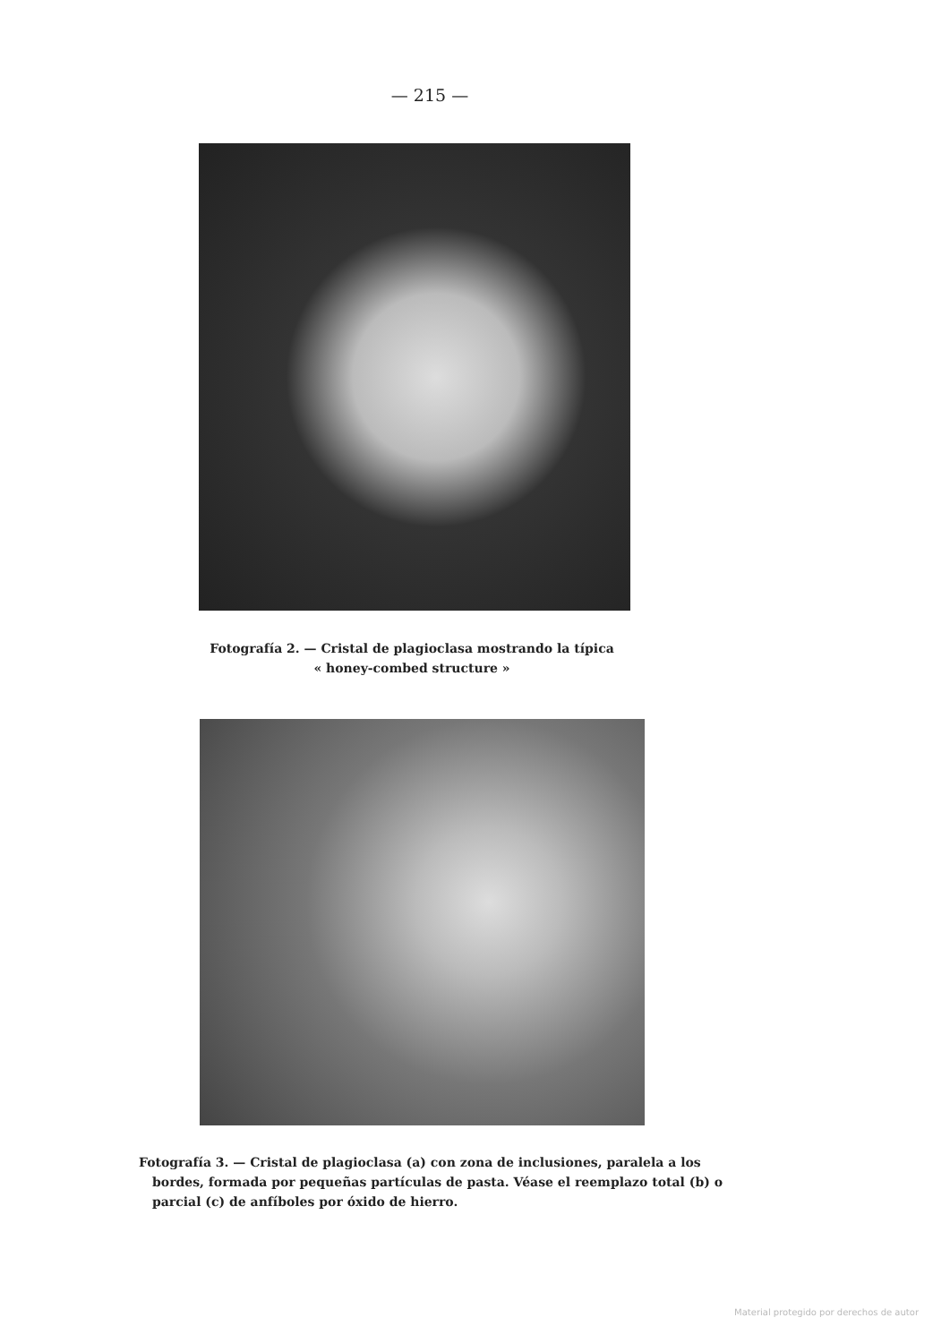— 215 —
Fotografía 2. — Cristal de plagioclasa mostrando la típica
« honey-combed structure »
Fotografía 3. — Cristal de plagioclasa (a) con zona de inclusiones, paralela a los bordes, formada por pequeñas partículas de pasta. Véase el reemplazo total (b) o parcial (c) de anfíboles por óxido de hierro.
Material protegido por derechos de autor